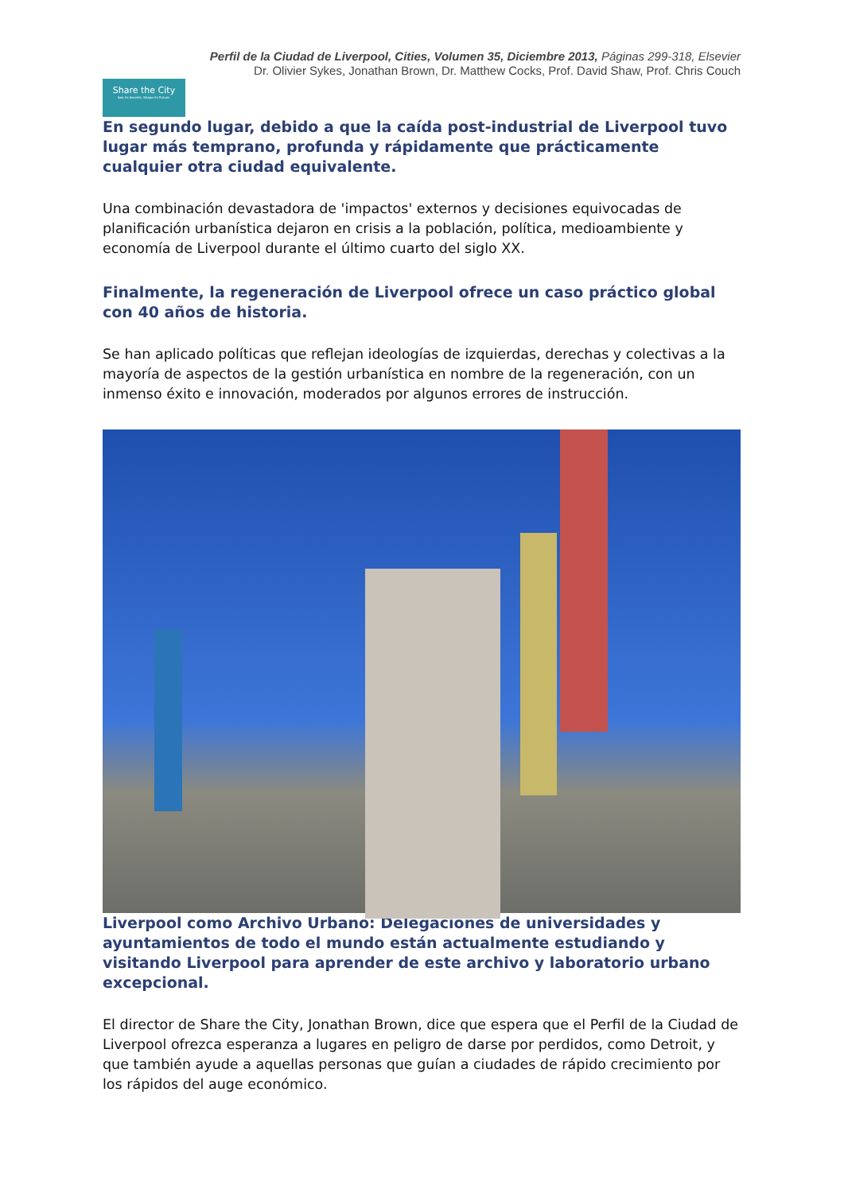Perfil de la Ciudad de Liverpool, Cities, Volumen 35, Diciembre 2013, Páginas 299-318, Elsevier
Dr. Olivier Sykes, Jonathan Brown, Dr. Matthew Cocks, Prof. David Shaw, Prof. Chris Couch
Share the City
See its Secrets. Shape its Future.
En segundo lugar, debido a que la caída post-industrial de Liverpool tuvo lugar más temprano, profunda y rápidamente que prácticamente cualquier otra ciudad equivalente.
Una combinación devastadora de 'impactos' externos y decisiones equivocadas de planificación urbanística dejaron en crisis a la población, política, medioambiente y economía de Liverpool durante el último cuarto del siglo XX.
Finalmente, la regeneración de Liverpool ofrece un caso práctico global con 40 años de historia.
Se han aplicado políticas que reflejan ideologías de izquierdas, derechas y colectivas a la mayoría de aspectos de la gestión urbanística en nombre de la regeneración, con un inmenso éxito e innovación, moderados por algunos errores de instrucción.
Liverpool como Archivo Urbano: Delegaciones de universidades y ayuntamientos de todo el mundo están actualmente estudiando y visitando Liverpool para aprender de este archivo y laboratorio urbano excepcional.
El director de Share the City, Jonathan Brown, dice que espera que el Perfil de la Ciudad de Liverpool ofrezca esperanza a lugares en peligro de darse por perdidos, como Detroit, y que también ayude a aquellas personas que guían a ciudades de rápido crecimiento por los rápidos del auge económico.